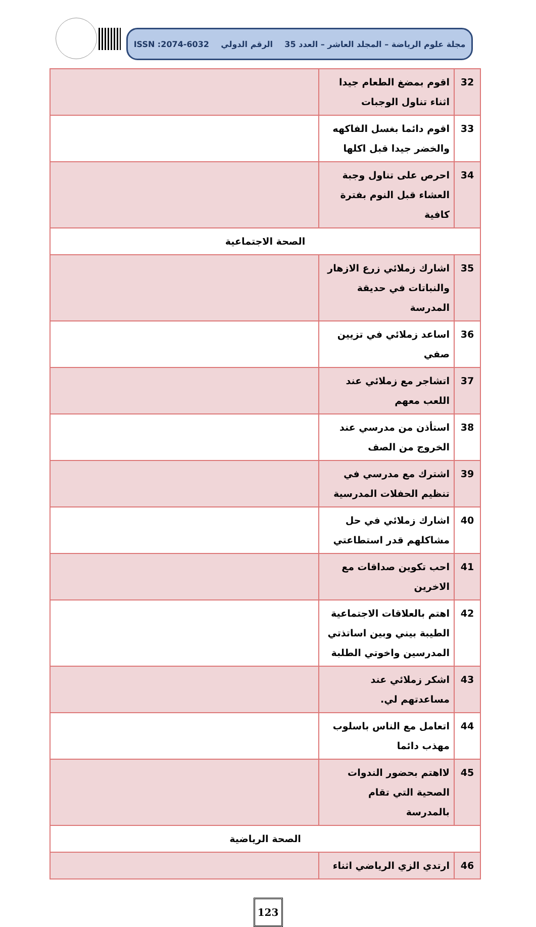مجلة علوم الرياضة – المجلد العاشر – العدد 35 الرقم الدولي ISSN :2074-6032
| 32 | اقوم بمضغ الطعام جيدا اثناء تناول الوجبات | |
| 33 | اقوم دائما بغسل الفاكهه والخضر جيدا قبل اكلها | |
| 34 | احرص على تناول وجبة العشاء قبل النوم بفترة كافية | |
| الصحة الاجتماعية | | |
| 35 | اشارك زملائي زرع الازهار والنباتات في حديقة المدرسة | |
| 36 | اساعد زملائي في تزيين صفي | |
| 37 | اتشاجر مع زملائي عند اللعب معهم | |
| 38 | استأذن من مدرسي عند الخروج من الصف | |
| 39 | اشترك مع مدرسي في تنظيم الحفلات المدرسية | |
| 40 | اشارك زملائي في حل مشاكلهم قدر استطاعتي | |
| 41 | احب تكوين صداقات مع الاخرين | |
| 42 | اهتم بالعلاقات الاجتماعية الطيبة بيني وبين اساتذتي المدرسين واخوتي الطلبة | |
| 43 | اشكر زملائي عند مساعدتهم لي. | |
| 44 | اتعامل مع الناس باسلوب مهذب دائما | |
| 45 | لااهتم بحضور الندوات الصحية التي تقام بالمدرسة | |
| الصحة الرياضية | | |
| 46 | ارتدي الزي الرياضي اثناء | |
123